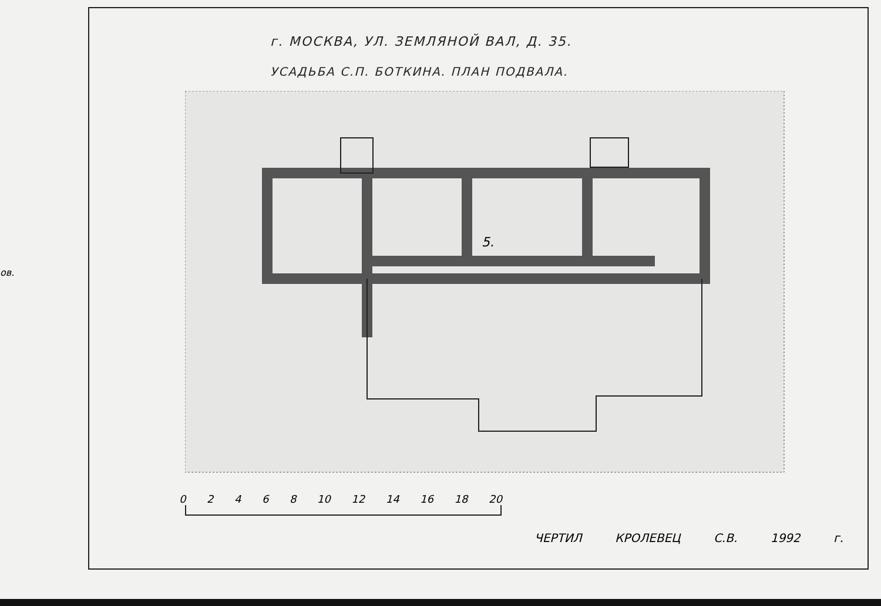ов.
г. МОСКВА, УЛ. ЗЕМЛЯНОЙ ВАЛ, Д. 35.
УСАДЬБА С.П. БОТКИНА. ПЛАН ПОДВАЛА.
5.
0 2 4 6 8 10 12 14 16 18 20
ЧЕРТИЛ КРОЛЕВЕЦ С.В. 1992 г.